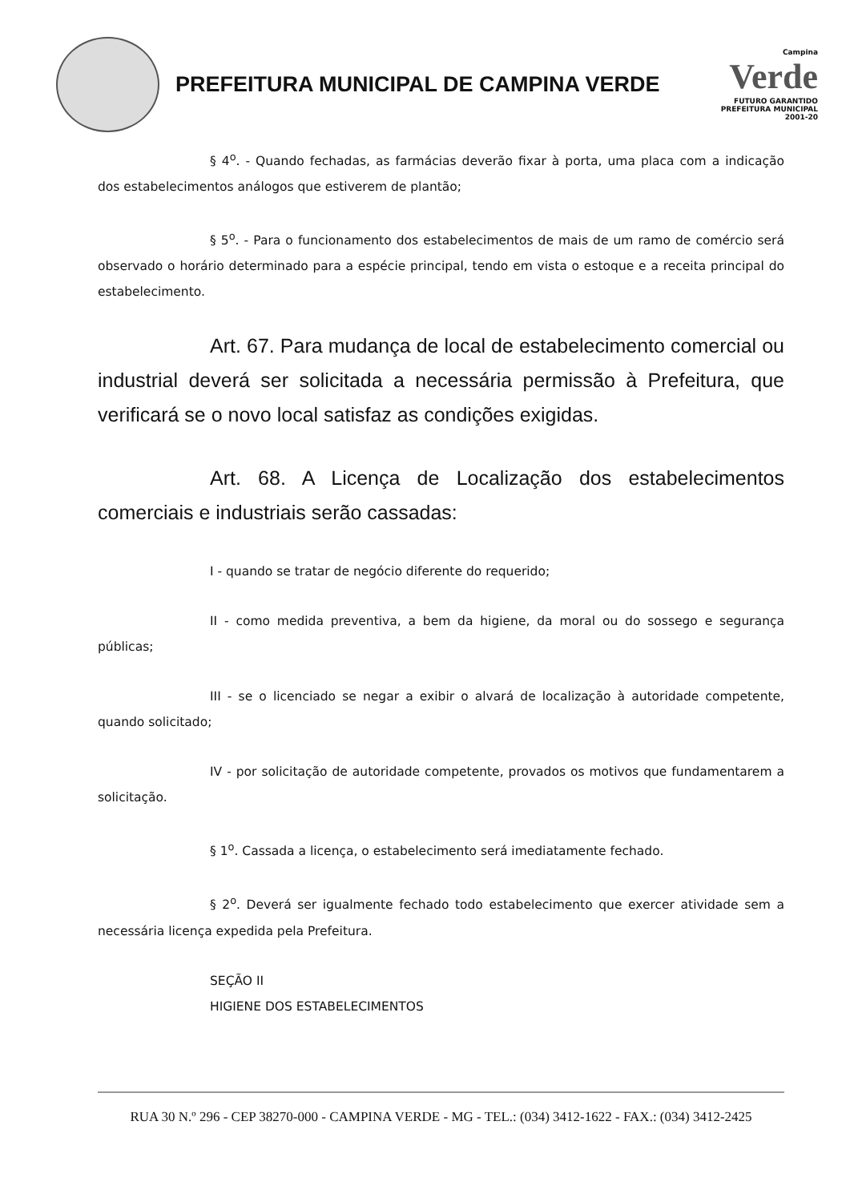PREFEITURA MUNICIPAL DE CAMPINA VERDE
Campina
Verde
FUTURO GARANTIDO
PREFEITURA MUNICIPAL 2001-20
§ 4<sup>o</sup>. - Quando fechadas, as farmácias deverão fixar à porta, uma placa com a indicação dos estabelecimentos análogos que estiverem de plantão;
§ 5<sup>o</sup>. - Para o funcionamento dos estabelecimentos de mais de um ramo de comércio será observado o horário determinado para a espécie principal, tendo em vista o estoque e a receita principal do estabelecimento.
Art. 67. Para mudança de local de estabelecimento comercial ou industrial deverá ser solicitada a necessária permissão à Prefeitura, que verificará se o novo local satisfaz as condições exigidas.
Art. 68. A Licença de Localização dos estabelecimentos comerciais e industriais serão cassadas:
I - quando se tratar de negócio diferente do requerido;
II - como medida preventiva, a bem da higiene, da moral ou do sossego e segurança públicas;
III - se o licenciado se negar a exibir o alvará de localização à autoridade competente, quando solicitado;
IV - por solicitação de autoridade competente, provados os motivos que fundamentarem a solicitação.
§ 1<sup>o</sup>. Cassada a licença, o estabelecimento será imediatamente fechado.
§ 2<sup>o</sup>. Deverá ser igualmente fechado todo estabelecimento que exercer atividade sem a necessária licença expedida pela Prefeitura.
SEÇÃO II
HIGIENE DOS ESTABELECIMENTOS
RUA 30 N.º 296 - CEP 38270-000 - CAMPINA VERDE - MG - TEL.: (034) 3412-1622 - FAX.: (034) 3412-2425